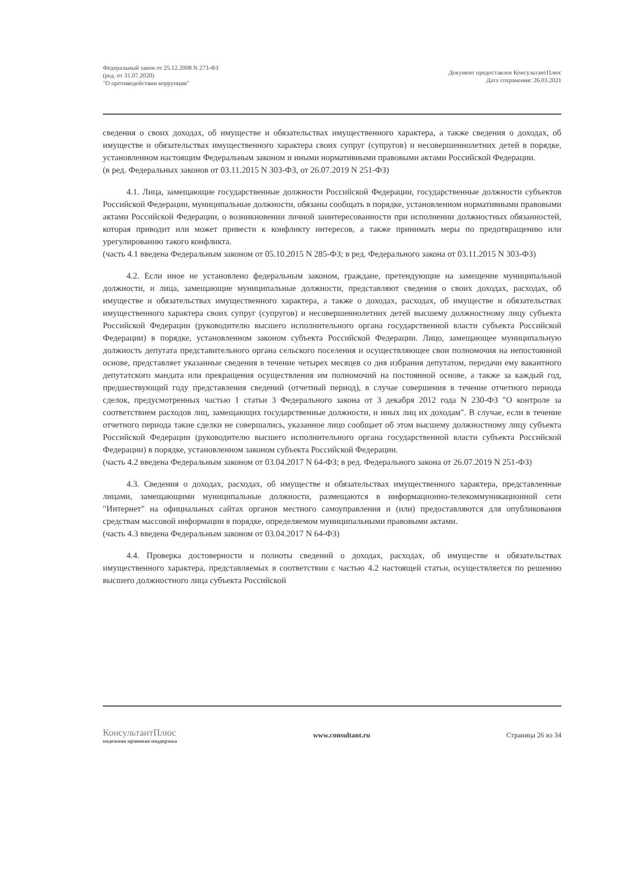Федеральный закон от 25.12.2008 N 273-ФЗ
(ред. от 31.07.2020)
"О противодействии коррупции"
Документ предоставлен КонсультантПлюс
Дата сохранения: 26.03.2021
сведения о своих доходах, об имуществе и обязательствах имущественного характера, а также сведения о доходах, об имуществе и обязательствах имущественного характера своих супруг (супругов) и несовершеннолетних детей в порядке, установленном настоящим Федеральным законом и иными нормативными правовыми актами Российской Федерации.
(в ред. Федеральных законов от 03.11.2015 N 303-ФЗ, от 26.07.2019 N 251-ФЗ)
4.1. Лица, замещающие государственные должности Российской Федерации, государственные должности субъектов Российской Федерации, муниципальные должности, обязаны сообщать в порядке, установленном нормативными правовыми актами Российской Федерации, о возникновении личной заинтересованности при исполнении должностных обязанностей, которая приводит или может привести к конфликту интересов, а также принимать меры по предотвращению или урегулированию такого конфликта.
(часть 4.1 введена Федеральным законом от 05.10.2015 N 285-ФЗ; в ред. Федерального закона от 03.11.2015 N 303-ФЗ)
4.2. Если иное не установлено федеральным законом, граждане, претендующие на замещение муниципальной должности, и лица, замещающие муниципальные должности, представляют сведения о своих доходах, расходах, об имуществе и обязательствах имущественного характера, а также о доходах, расходах, об имуществе и обязательствах имущественного характера своих супруг (супругов) и несовершеннолетних детей высшему должностному лицу субъекта Российской Федерации (руководителю высшего исполнительного органа государственной власти субъекта Российской Федерации) в порядке, установленном законом субъекта Российской Федерации. Лицо, замещающее муниципальную должность депутата представительного органа сельского поселения и осуществляющее свои полномочия на непостоянной основе, представляет указанные сведения в течение четырех месяцев со дня избрания депутатом, передачи ему вакантного депутатского мандата или прекращения осуществления им полномочий на постоянной основе, а также за каждый год, предшествующий году представления сведений (отчетный период), в случае совершения в течение отчетного периода сделок, предусмотренных частью 1 статьи 3 Федерального закона от 3 декабря 2012 года N 230-ФЗ "О контроле за соответствием расходов лиц, замещающих государственные должности, и иных лиц их доходам". В случае, если в течение отчетного периода такие сделки не совершались, указанное лицо сообщает об этом высшему должностному лицу субъекта Российской Федерации (руководителю высшего исполнительного органа государственной власти субъекта Российской Федерации) в порядке, установленном законом субъекта Российской Федерации.
(часть 4.2 введена Федеральным законом от 03.04.2017 N 64-ФЗ; в ред. Федерального закона от 26.07.2019 N 251-ФЗ)
4.3. Сведения о доходах, расходах, об имуществе и обязательствах имущественного характера, представленные лицами, замещающими муниципальные должности, размещаются в информационно-телекоммуникационной сети "Интернет" на официальных сайтах органов местного самоуправления и (или) предоставляются для опубликования средствам массовой информации в порядке, определяемом муниципальными правовыми актами.
(часть 4.3 введена Федеральным законом от 03.04.2017 N 64-ФЗ)
4.4. Проверка достоверности и полноты сведений о доходах, расходах, об имуществе и обязательствах имущественного характера, представляемых в соответствии с частью 4.2 настоящей статьи, осуществляется по решению высшего должностного лица субъекта Российской
КонсультантПлюс
надежная правовая поддержка
www.consultant.ru Страница 26 из 34